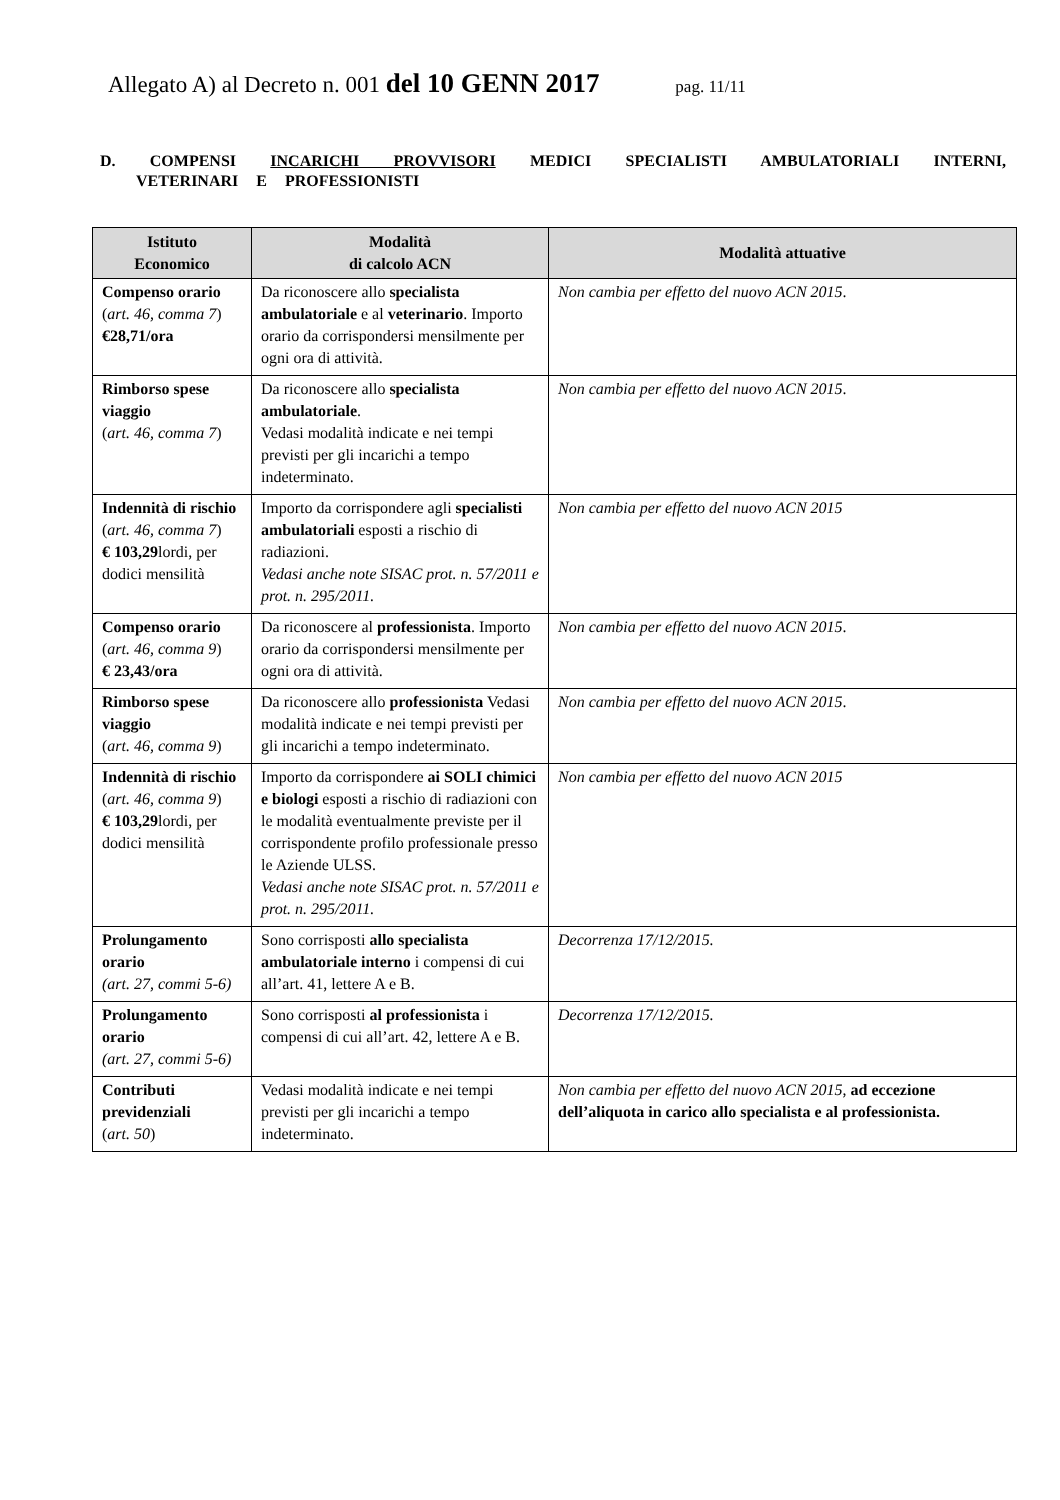Allegato A) al Decreto n. 001 del 10 GENN 2017 pag. 11/11
D. COMPENSI INCARICHI PROVVISORI MEDICI SPECIALISTI AMBULATORIALI INTERNI, VETERINARI E PROFESSIONISTI
| Istituto Economico | Modalità di calcolo ACN | Modalità attuative |
| --- | --- | --- |
| Compenso orario ( art. 46, comma 7 ) €28,71/ora | Da riconoscere allo specialista ambulatoriale e al veterinario . Importo orario da corrispondersi mensilmente per ogni ora di attività. | Non cambia per effetto del nuovo ACN 2015 . |
| Rimborso spese viaggio ( art. 46, comma 7 ) | Da riconoscere allo specialista ambulatoriale . Vedasi modalità indicate e nei tempi previsti per gli incarichi a tempo indeterminato. | Non cambia per effetto del nuovo ACN 2015 . |
| Indennità di rischio ( art. 46, comma 7 ) € 103,29 lordi, per dodici mensilità | Importo da corrispondere agli specialisti ambulatoriali esposti a rischio di radiazioni. Vedasi anche note SISAC prot. n. 57/2011 e prot. n. 295/2011. | Non cambia per effetto del nuovo ACN 2015 |
| Compenso orario ( art. 46, comma 9 ) € 23,43/ora | Da riconoscere al professionista . Importo orario da corrispondersi mensilmente per ogni ora di attività. | Non cambia per effetto del nuovo ACN 2015 . |
| Rimborso spese viaggio ( art. 46, comma 9 ) | Da riconoscere allo professionista Vedasi modalità indicate e nei tempi previsti per gli incarichi a tempo indeterminato. | Non cambia per effetto del nuovo ACN 2015 . |
| Indennità di rischio ( art. 46, comma 9 ) € 103,29 lordi, per dodici mensilità | Importo da corrispondere ai SOLI chimici e biologi esposti a rischio di radiazioni con le modalità eventualmente previste per il corrispondente profilo professionale presso le Aziende ULSS. Vedasi anche note SISAC prot. n. 57/2011 e prot. n. 295/2011. | Non cambia per effetto del nuovo ACN 2015 |
| Prolungamento orario (art. 27, commi 5-6) | Sono corrisposti allo specialista ambulatoriale interno i compensi di cui all’art. 41, lettere A e B. | Decorrenza 17/12/2015. |
| Prolungamento orario (art. 27, commi 5-6) | Sono corrisposti al professionista i compensi di cui all’art. 42, lettere A e B. | Decorrenza 17/12/2015. |
| Contributi previdenziali ( art. 50 ) | Vedasi modalità indicate e nei tempi previsti per gli incarichi a tempo indeterminato. | Non cambia per effetto del nuovo ACN 2015 , ad eccezione dell’aliquota in carico allo specialista e al professionista. |